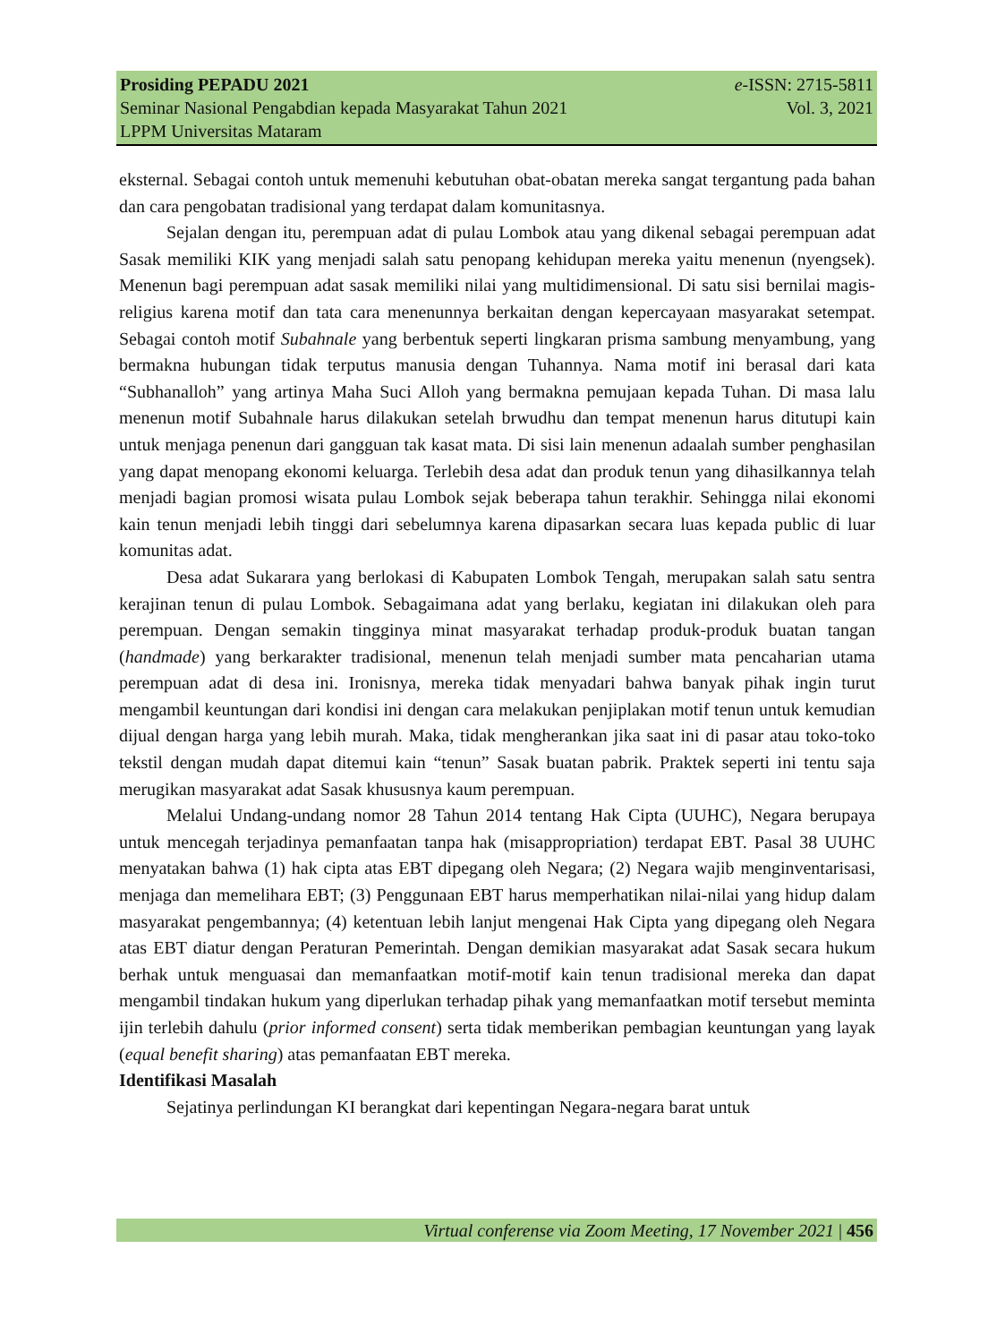Prosiding PEPADU 2021 e-ISSN: 2715-5811
Seminar Nasional Pengabdian kepada Masyarakat Tahun 2021 Vol. 3, 2021
LPPM Universitas Mataram
eksternal. Sebagai contoh untuk memenuhi kebutuhan obat-obatan mereka sangat tergantung pada bahan dan cara pengobatan tradisional yang terdapat dalam komunitasnya.
Sejalan dengan itu, perempuan adat di pulau Lombok atau yang dikenal sebagai perempuan adat Sasak memiliki KIK yang menjadi salah satu penopang kehidupan mereka yaitu menenun (nyengsek). Menenun bagi perempuan adat sasak memiliki nilai yang multidimensional. Di satu sisi bernilai magis-religius karena motif dan tata cara menenunnya berkaitan dengan kepercayaan masyarakat setempat. Sebagai contoh motif Subahnale yang berbentuk seperti lingkaran prisma sambung menyambung, yang bermakna hubungan tidak terputus manusia dengan Tuhannya. Nama motif ini berasal dari kata “Subhanalloh” yang artinya Maha Suci Alloh yang bermakna pemujaan kepada Tuhan. Di masa lalu menenun motif Subahnale harus dilakukan setelah brwudhu dan tempat menenun harus ditutupi kain untuk menjaga penenun dari gangguan tak kasat mata. Di sisi lain menenun adaalah sumber penghasilan yang dapat menopang ekonomi keluarga. Terlebih desa adat dan produk tenun yang dihasilkannya telah menjadi bagian promosi wisata pulau Lombok sejak beberapa tahun terakhir. Sehingga nilai ekonomi kain tenun menjadi lebih tinggi dari sebelumnya karena dipasarkan secara luas kepada public di luar komunitas adat.
Desa adat Sukarara yang berlokasi di Kabupaten Lombok Tengah, merupakan salah satu sentra kerajinan tenun di pulau Lombok. Sebagaimana adat yang berlaku, kegiatan ini dilakukan oleh para perempuan. Dengan semakin tingginya minat masyarakat terhadap produk-produk buatan tangan (handmade) yang berkarakter tradisional, menenun telah menjadi sumber mata pencaharian utama perempuan adat di desa ini. Ironisnya, mereka tidak menyadari bahwa banyak pihak ingin turut mengambil keuntungan dari kondisi ini dengan cara melakukan penjiplakan motif tenun untuk kemudian dijual dengan harga yang lebih murah. Maka, tidak mengherankan jika saat ini di pasar atau toko-toko tekstil dengan mudah dapat ditemui kain “tenun” Sasak buatan pabrik. Praktek seperti ini tentu saja merugikan masyarakat adat Sasak khususnya kaum perempuan.
Melalui Undang-undang nomor 28 Tahun 2014 tentang Hak Cipta (UUHC), Negara berupaya untuk mencegah terjadinya pemanfaatan tanpa hak (misappropriation) terdapat EBT. Pasal 38 UUHC menyatakan bahwa (1) hak cipta atas EBT dipegang oleh Negara; (2) Negara wajib menginventarisasi, menjaga dan memelihara EBT; (3) Penggunaan EBT harus memperhatikan nilai-nilai yang hidup dalam masyarakat pengembannya; (4) ketentuan lebih lanjut mengenai Hak Cipta yang dipegang oleh Negara atas EBT diatur dengan Peraturan Pemerintah. Dengan demikian masyarakat adat Sasak secara hukum berhak untuk menguasai dan memanfaatkan motif-motif kain tenun tradisional mereka dan dapat mengambil tindakan hukum yang diperlukan terhadap pihak yang memanfaatkan motif tersebut meminta ijin terlebih dahulu (prior informed consent) serta tidak memberikan pembagian keuntungan yang layak (equal benefit sharing) atas pemanfaatan EBT mereka.
Identifikasi Masalah
Sejatinya perlindungan KI berangkat dari kepentingan Negara-negara barat untuk
Virtual conferense via Zoom Meeting, 17 November 2021 | 456